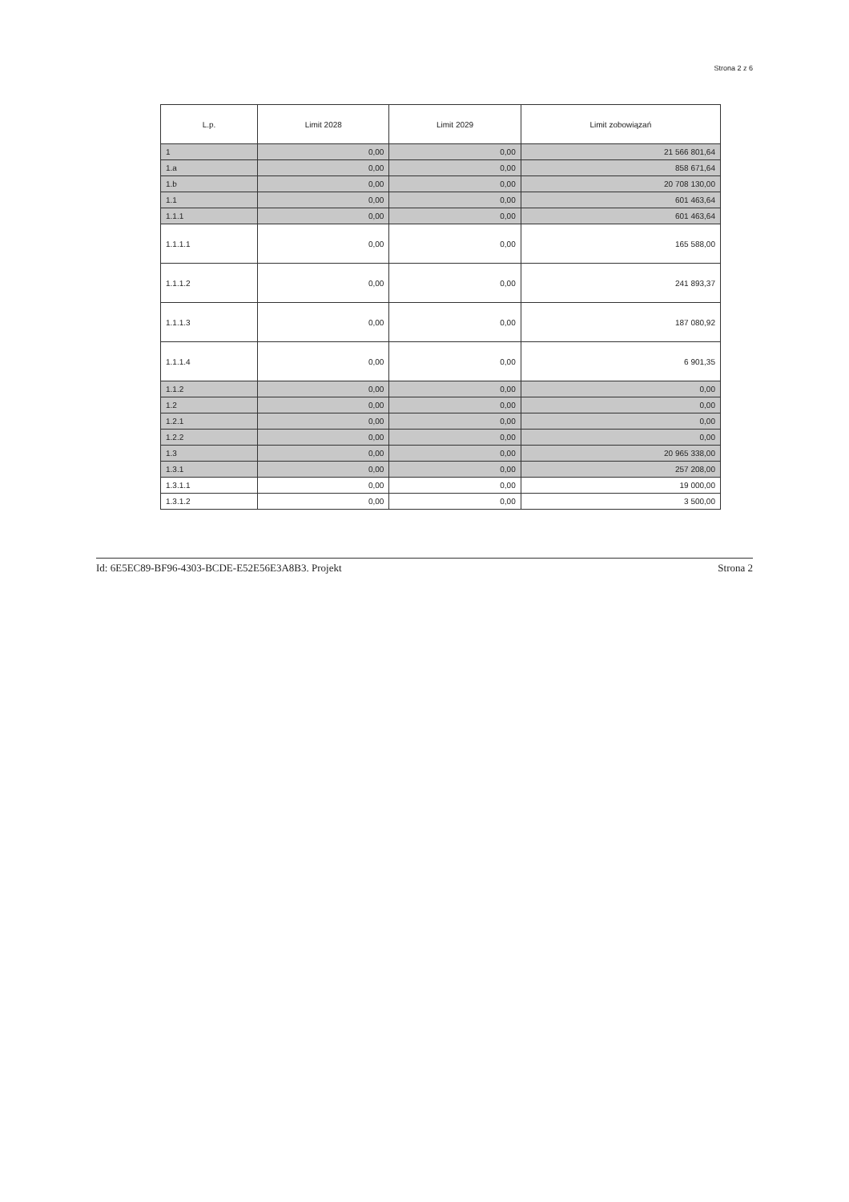Strona 2 z 6
| L.p. | Limit 2028 | Limit 2029 | Limit zobowiązań |
| --- | --- | --- | --- |
| 1 | 0,00 | 0,00 | 21 566 801,64 |
| 1.a | 0,00 | 0,00 | 858 671,64 |
| 1.b | 0,00 | 0,00 | 20 708 130,00 |
| 1.1 | 0,00 | 0,00 | 601 463,64 |
| 1.1.1 | 0,00 | 0,00 | 601 463,64 |
| 1.1.1.1 | 0,00 | 0,00 | 165 588,00 |
| 1.1.1.2 | 0,00 | 0,00 | 241 893,37 |
| 1.1.1.3 | 0,00 | 0,00 | 187 080,92 |
| 1.1.1.4 | 0,00 | 0,00 | 6 901,35 |
| 1.1.2 | 0,00 | 0,00 | 0,00 |
| 1.2 | 0,00 | 0,00 | 0,00 |
| 1.2.1 | 0,00 | 0,00 | 0,00 |
| 1.2.2 | 0,00 | 0,00 | 0,00 |
| 1.3 | 0,00 | 0,00 | 20 965 338,00 |
| 1.3.1 | 0,00 | 0,00 | 257 208,00 |
| 1.3.1.1 | 0,00 | 0,00 | 19 000,00 |
| 1.3.1.2 | 0,00 | 0,00 | 3 500,00 |
Id: 6E5EC89-BF96-4303-BCDE-E52E56E3A8B3. Projekt Strona 2